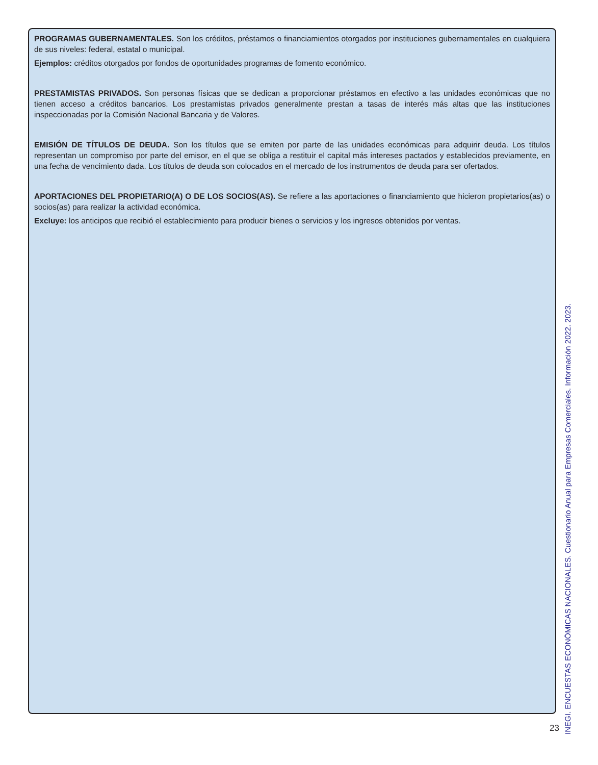PROGRAMAS GUBERNAMENTALES. Son los créditos, préstamos o financiamientos otorgados por instituciones gubernamentales en cualquiera de sus niveles: federal, estatal o municipal.
Ejemplos: créditos otorgados por fondos de oportunidades programas de fomento económico.
PRESTAMISTAS PRIVADOS. Son personas físicas que se dedican a proporcionar préstamos en efectivo a las unidades económicas que no tienen acceso a créditos bancarios. Los prestamistas privados generalmente prestan a tasas de interés más altas que las instituciones inspeccionadas por la Comisión Nacional Bancaria y de Valores.
EMISIÓN DE TÍTULOS DE DEUDA. Son los títulos que se emiten por parte de las unidades económicas para adquirir deuda. Los títulos representan un compromiso por parte del emisor, en el que se obliga a restituir el capital más intereses pactados y establecidos previamente, en una fecha de vencimiento dada. Los títulos de deuda son colocados en el mercado de los instrumentos de deuda para ser ofertados.
APORTACIONES DEL PROPIETARIO(A) O DE LOS SOCIOS(AS). Se refiere a las aportaciones o financiamiento que hicieron propietarios(as) o socios(as) para realizar la actividad económica.
Excluye: los anticipos que recibió el establecimiento para producir bienes o servicios y los ingresos obtenidos por ventas.
23
INEGI. ENCUESTAS ECONÓMICAS NACIONALES. Cuestionario Anual para Empresas Comerciales. Información 2022. 2023.